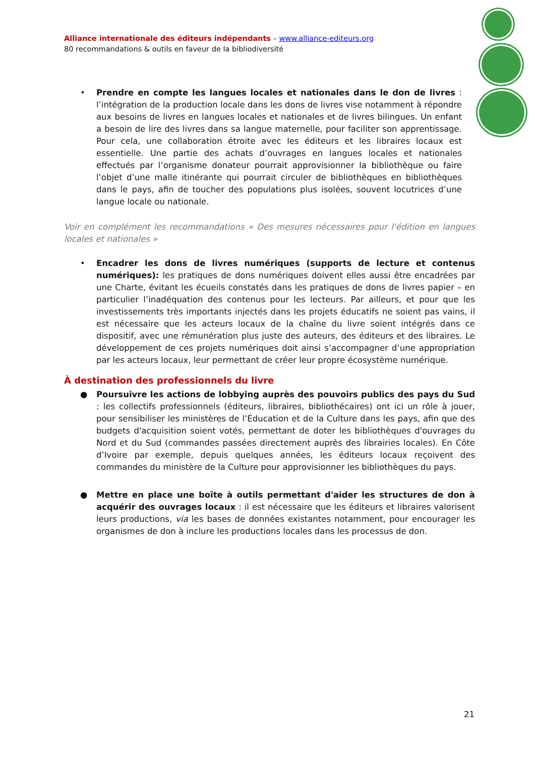Alliance internationale des éditeurs indépendants – www.alliance-editeurs.org
80 recommandations & outils en faveur de la bibliodiversité
• Prendre en compte les langues locales et nationales dans le don de livres : l’intégration de la production locale dans les dons de livres vise notamment à répondre aux besoins de livres en langues locales et nationales et de livres bilingues. Un enfant a besoin de lire des livres dans sa langue maternelle, pour faciliter son apprentissage. Pour cela, une collaboration étroite avec les éditeurs et les libraires locaux est essentielle. Une partie des achats d’ouvrages en langues locales et nationales effectués par l’organisme donateur pourrait approvisionner la bibliothèque ou faire l’objet d’une malle itinérante qui pourrait circuler de bibliothèques en bibliothèques dans le pays, afin de toucher des populations plus isolées, souvent locutrices d’une langue locale ou nationale.
Voir en complément les recommandations « Des mesures nécessaires pour l’édition en langues locales et nationales »
• Encadrer les dons de livres numériques (supports de lecture et contenus numériques): les pratiques de dons numériques doivent elles aussi être encadrées par une Charte, évitant les écueils constatés dans les pratiques de dons de livres papier – en particulier l’inadéquation des contenus pour les lecteurs. Par ailleurs, et pour que les investissements très importants injectés dans les projets éducatifs ne soient pas vains, il est nécessaire que les acteurs locaux de la chaîne du livre soient intégrés dans ce dispositif, avec une rémunération plus juste des auteurs, des éditeurs et des libraires. Le développement de ces projets numériques doit ainsi s’accompagner d’une appropriation par les acteurs locaux, leur permettant de créer leur propre écosystème numérique.
À destination des professionnels du livre
● Poursuivre les actions de lobbying auprès des pouvoirs publics des pays du Sud : les collectifs professionnels (éditeurs, libraires, bibliothécaires) ont ici un rôle à jouer, pour sensibiliser les ministères de l’Éducation et de la Culture dans les pays, afin que des budgets d'acquisition soient votés, permettant de doter les bibliothèques d'ouvrages du Nord et du Sud (commandes passées directement auprès des librairies locales). En Côte d’Ivoire par exemple, depuis quelques années, les éditeurs locaux reçoivent des commandes du ministère de la Culture pour approvisionner les bibliothèques du pays.
● Mettre en place une boîte à outils permettant d'aider les structures de don à acquérir des ouvrages locaux : il est nécessaire que les éditeurs et libraires valorisent leurs productions, via les bases de données existantes notamment, pour encourager les organismes de don à inclure les productions locales dans les processus de don.
21